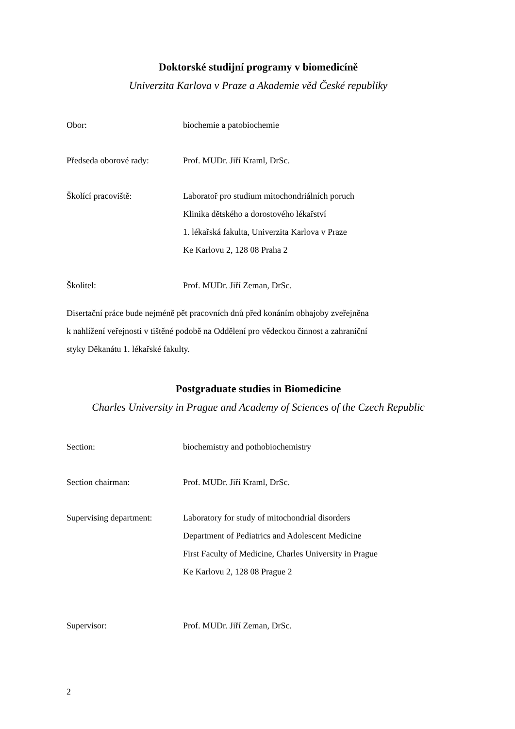Doktorské studijní programy v biomedicíně
Univerzita Karlova v Praze a Akademie věd České republiky
Obor: biochemie a patobiochemie
Předseda oborové rady: Prof. MUDr. Jiří Kraml, DrSc.
Školící pracoviště: Laboratoř pro studium mitochondriálních poruch
Klinika dětského a dorostového lékařství
1. lékařská fakulta, Univerzita Karlova v Praze
Ke Karlovu 2, 128 08 Praha 2
Školitel: Prof. MUDr. Jiří Zeman, DrSc.
Disertační práce bude nejméně pět pracovních dnů před konáním obhajoby zveřejněna
k nahlížení veřejnosti v tištěné podobě na Oddělení pro vědeckou činnost a zahraniční
styky Děkanátu 1. lékařské fakulty.
Postgraduate studies in Biomedicine
Charles University in Prague and Academy of Sciences of the Czech Republic
Section: biochemistry and pothobiochemistry
Section chairman: Prof. MUDr. Jiří Kraml, DrSc.
Supervising department:
Laboratory for study of mitochondrial disorders
Department of Pediatrics and Adolescent Medicine
First Faculty of Medicine, Charles University in Prague
Ke Karlovu 2, 128 08 Prague 2
Supervisor: Prof. MUDr. Jiří Zeman, DrSc.
2